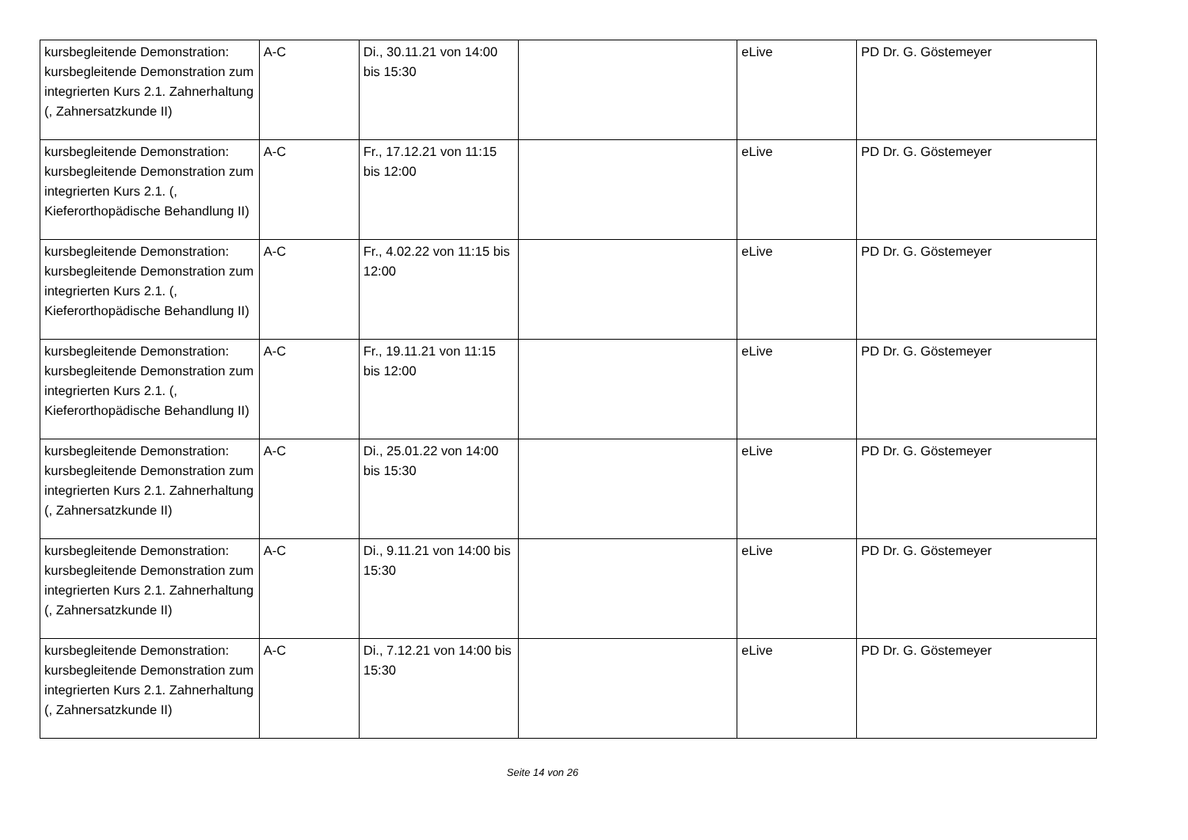| kursbegleitende Demonstration: kursbegleitende Demonstration zum integrierten Kurs 2.1. Zahnerhaltung (, Zahnersatzkunde II) | A-C | Di., 30.11.21 von 14:00 bis 15:30 | | eLive | PD Dr. G. Göstemeyer |
| kursbegleitende Demonstration: kursbegleitende Demonstration zum integrierten Kurs 2.1. (, Kieferorthopädische Behandlung II) | A-C | Fr., 17.12.21 von 11:15 bis 12:00 | | eLive | PD Dr. G. Göstemeyer |
| kursbegleitende Demonstration: kursbegleitende Demonstration zum integrierten Kurs 2.1. (, Kieferorthopädische Behandlung II) | A-C | Fr., 4.02.22 von 11:15 bis 12:00 | | eLive | PD Dr. G. Göstemeyer |
| kursbegleitende Demonstration: kursbegleitende Demonstration zum integrierten Kurs 2.1. (, Kieferorthopädische Behandlung II) | A-C | Fr., 19.11.21 von 11:15 bis 12:00 | | eLive | PD Dr. G. Göstemeyer |
| kursbegleitende Demonstration: kursbegleitende Demonstration zum integrierten Kurs 2.1. Zahnerhaltung (, Zahnersatzkunde II) | A-C | Di., 25.01.22 von 14:00 bis 15:30 | | eLive | PD Dr. G. Göstemeyer |
| kursbegleitende Demonstration: kursbegleitende Demonstration zum integrierten Kurs 2.1. Zahnerhaltung (, Zahnersatzkunde II) | A-C | Di., 9.11.21 von 14:00 bis 15:30 | | eLive | PD Dr. G. Göstemeyer |
| kursbegleitende Demonstration: kursbegleitende Demonstration zum integrierten Kurs 2.1. Zahnerhaltung (, Zahnersatzkunde II) | A-C | Di., 7.12.21 von 14:00 bis 15:30 | | eLive | PD Dr. G. Göstemeyer |
Seite 14 von 26